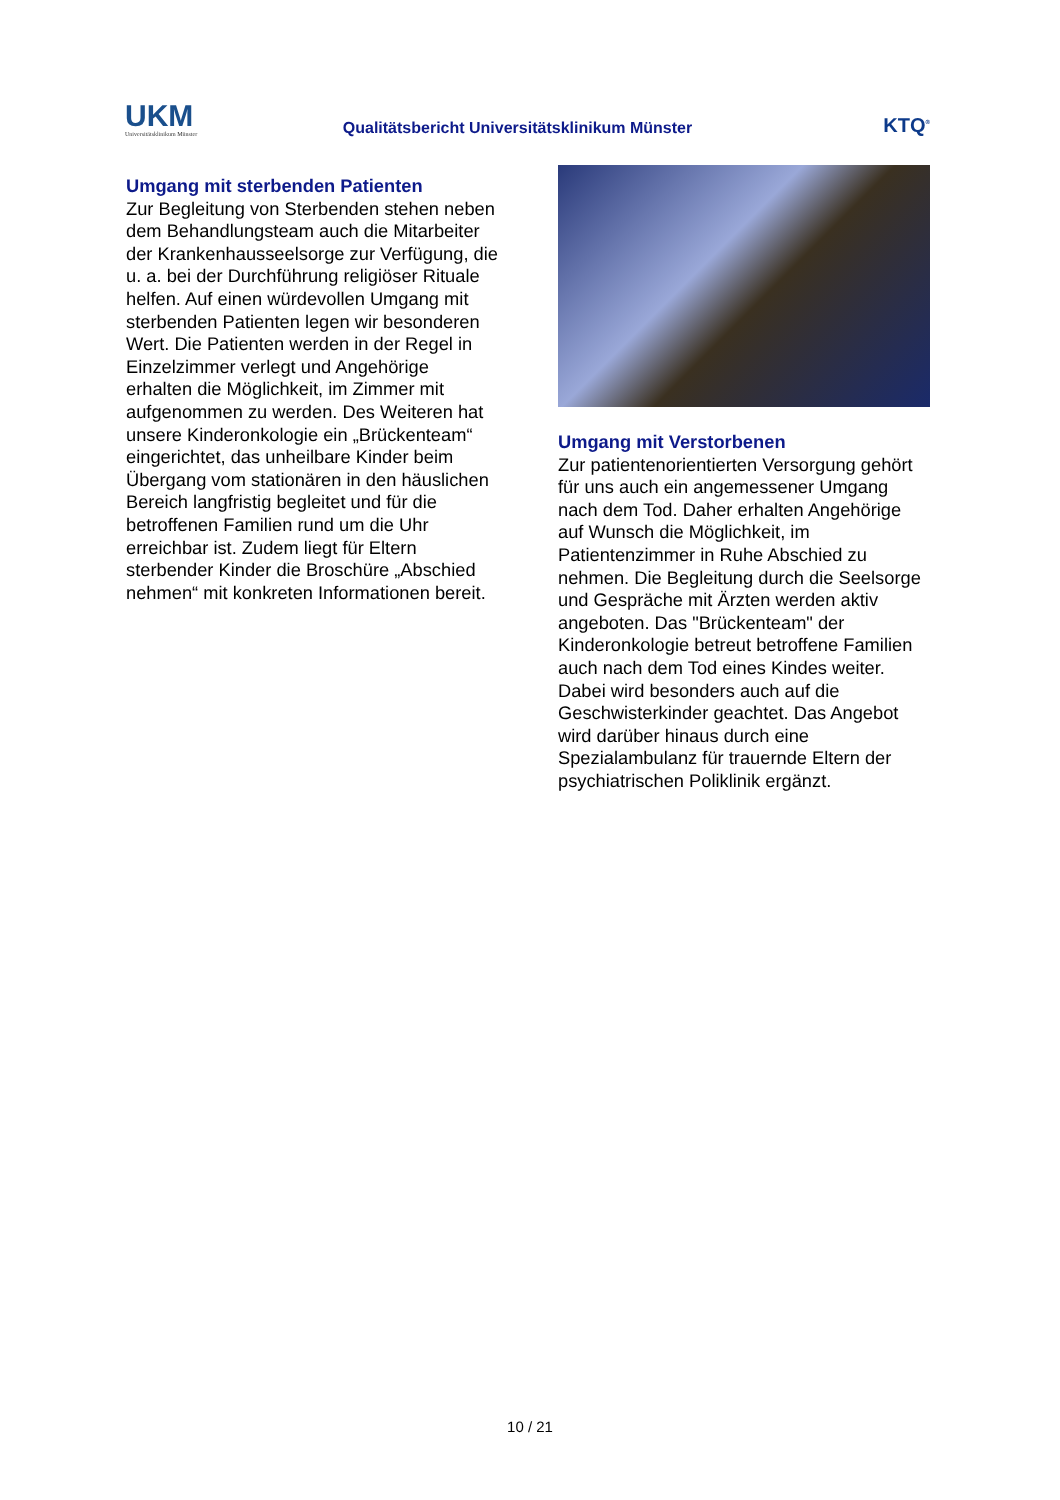UKM
Universitätsklinikum Münster
Qualitätsbericht Universitätsklinikum Münster
KTQ<sup>®</sup>
Umgang mit sterbenden Patienten
Zur Begleitung von Sterbenden stehen neben dem Behandlungsteam auch die Mitarbeiter der Krankenhausseelsorge zur Verfügung, die u. a. bei der Durchführung religiöser Rituale helfen. Auf einen würdevollen Umgang mit sterbenden Patienten legen wir besonderen Wert. Die Patienten werden in der Regel in Einzelzimmer verlegt und Angehörige erhalten die Möglichkeit, im Zimmer mit aufgenommen zu werden. Des Weiteren hat unsere Kinderonkologie ein „Brückenteam“ eingerichtet, das unheilbare Kinder beim Übergang vom stationären in den häuslichen Bereich langfristig begleitet und für die betroffenen Familien rund um die Uhr erreichbar ist. Zudem liegt für Eltern sterbender Kinder die Broschüre „Abschied nehmen“ mit konkreten Informationen bereit.
Umgang mit Verstorbenen
Zur patientenorientierten Versorgung gehört für uns auch ein angemessener Umgang nach dem Tod. Daher erhalten Angehörige auf Wunsch die Möglichkeit, im Patientenzimmer in Ruhe Abschied zu nehmen. Die Begleitung durch die Seelsorge und Gespräche mit Ärzten werden aktiv angeboten. Das "Brückenteam" der Kinderonkologie betreut betroffene Familien auch nach dem Tod eines Kindes weiter. Dabei wird besonders auch auf die Geschwisterkinder geachtet. Das Angebot wird darüber hinaus durch eine Spezialambulanz für trauernde Eltern der psychiatrischen Poliklinik ergänzt.
10 / 21